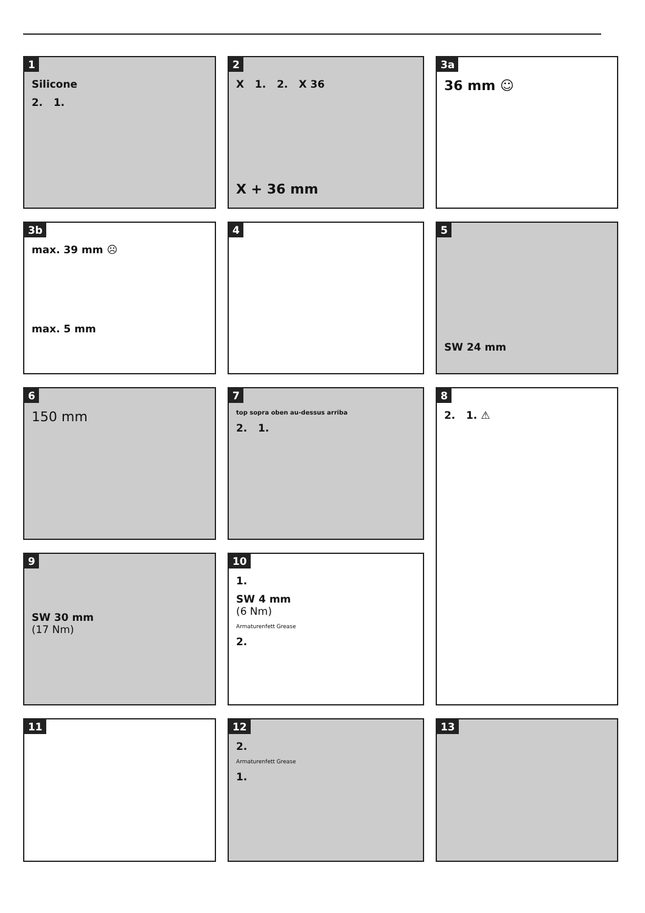1
Silicone
2. 1.
2
X 1. 2. X 36
X + 36 mm
3a
36 mm ☺
3b
max. 39 mm ☹
max. 5 mm
4
5
SW 24 mm
6
150 mm
7
top sopra oben au-dessus arriba
2. 1.
8
2. 1. ⚠
9
SW 30 mm
(17 Nm)
10
1.
SW 4 mm
(6 Nm)
Armaturenfett Grease
2.
11
12
2.
Armaturenfett Grease
1.
13